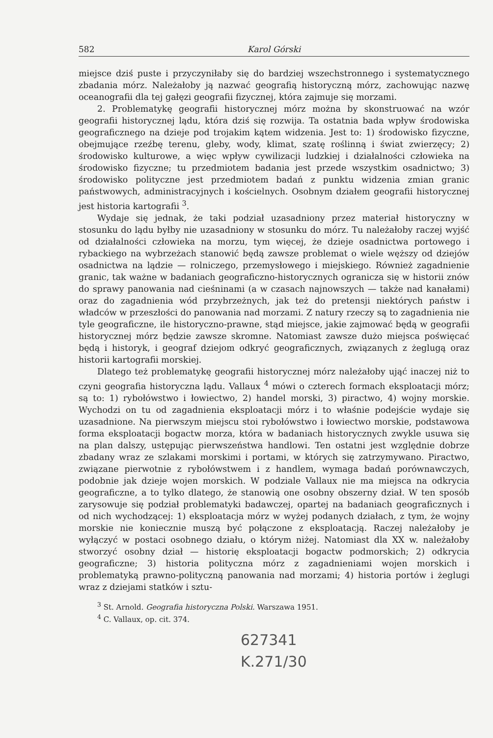582 Karol Górski
miejsce dziś puste i przyczyniłaby się do bardziej wszechstronnego i systematycznego zbadania mórz. Należałoby ją nazwać geografią historyczną mórz, zachowując nazwę oceanografii dla tej gałęzi geografii fizycznej, która zajmuje się morzami.
2. Problematykę geografii historycznej mórz można by skonstruować na wzór geografii historycznej lądu, która dziś się rozwija. Ta ostatnia bada wpływ środowiska geograficznego na dzieje pod trojakim kątem widzenia. Jest to: 1) środowisko fizyczne, obejmujące rzeźbę terenu, gleby, wody, klimat, szatę roślinną i świat zwierzęcy; 2) środowisko kulturowe, a więc wpływ cywilizacji ludzkiej i działalności człowieka na środowisko fizyczne; tu przedmiotem badania jest przede wszystkim osadnictwo; 3) środowisko polityczne jest przedmiotem badań z punktu widzenia zmian granic państwowych, administracyjnych i kościelnych. Osobnym działem geografii historycznej jest historia kartografii <sup>3</sup>.
Wydaje się jednak, że taki podział uzasadniony przez materiał historyczny w stosunku do lądu byłby nie uzasadniony w stosunku do mórz. Tu należałoby raczej wyjść od działalności człowieka na morzu, tym więcej, że dzieje osadnictwa portowego i rybackiego na wybrzeżach stanowić będą zawsze problemat o wiele węższy od dziejów osadnictwa na lądzie — rolniczego, przemysłowego i miejskiego. Również zagadnienie granic, tak ważne w badaniach geograficzno-historycznych ogranicza się w historii znów do sprawy panowania nad cieśninami (a w czasach najnowszych — także nad kanałami) oraz do zagadnienia wód przybrzeżnych, jak też do pretensji niektórych państw i władców w przeszłości do panowania nad morzami. Z natury rzeczy są to zagadnienia nie tyle geograficzne, ile historyczno-prawne, stąd miejsce, jakie zajmować będą w geografii historycznej mórz będzie zawsze skromne. Natomiast zawsze dużo miejsca poświęcać będą i historyk, i geograf dziejom odkryć geograficznych, związanych z żeglugą oraz historii kartografii morskiej.
Dlatego też problematykę geografii historycznej mórz należałoby ująć inaczej niż to czyni geografia historyczna lądu. Vallaux <sup>4</sup> mówi o czterech formach eksploatacji mórz; są to: 1) rybołówstwo i łowiectwo, 2) handel morski, 3) piractwo, 4) wojny morskie. Wychodzi on tu od zagadnienia eksploatacji mórz i to właśnie podejście wydaje się uzasadnione. Na pierwszym miejscu stoi rybołówstwo i łowiectwo morskie, podstawowa forma eksploatacji bogactw morza, która w badaniach historycznych zwykle usuwa się na plan dalszy, ustępując pierwszeństwa handlowi. Ten ostatni jest względnie dobrze zbadany wraz ze szlakami morskimi i portami, w których się zatrzymywano. Piractwo, związane pierwotnie z rybołówstwem i z handlem, wymaga badań porównawczych, podobnie jak dzieje wojen morskich. W podziale Vallaux nie ma miejsca na odkrycia geograficzne, a to tylko dlatego, że stanowią one osobny obszerny dział. W ten sposób zarysowuje się podział problematyki badawczej, opartej na badaniach geograficznych i od nich wychodzącej: 1) eksploatacja mórz w wyżej podanych działach, z tym, że wojny morskie nie koniecznie muszą być połączone z eksploatacją. Raczej należałoby je wyłączyć w postaci osobnego działu, o którym niżej. Natomiast dla XX w. należałoby stworzyć osobny dział — historię eksploatacji bogactw podmorskich; 2) odkrycia geograficzne; 3) historia polityczna mórz z zagadnieniami wojen morskich i problematyką prawno-polityczną panowania nad morzami; 4) historia portów i żeglugi wraz z dziejami statków i sztu-
<sup>3</sup> St. Arnold. Geografia historyczna Polski. Warszawa 1951.
<sup>4</sup> C. Vallaux, op. cit. 374.
627341
K.271/30